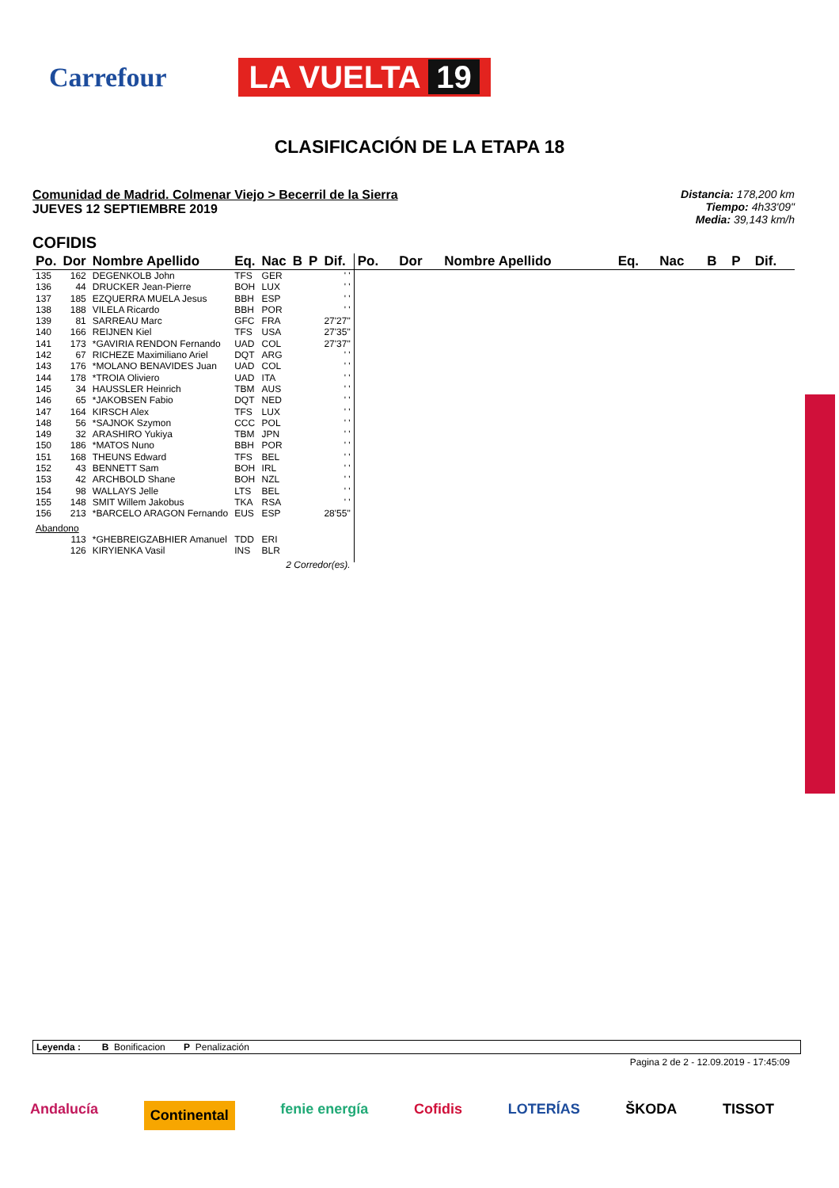Carrefour
LA VUELTA 19
CLASIFICACIÓN DE LA ETAPA 18
Comunidad de Madrid. Colmenar Viejo > Becerril de la Sierra
JUEVES 12 SEPTIEMBRE 2019
Distancia: 178,200 km
Tiempo: 4h33'09"
Media: 39,143 km/h
COFIDIS
| Po. | Dor | Nombre Apellido | Eq. | Nac | B | P | Dif. |
| --- | --- | --- | --- | --- | --- | --- | --- |
| 135 | 162 | DEGENKOLB John | TFS | GER | | | ' ' |
| 136 | 44 | DRUCKER Jean-Pierre | BOH | LUX | | | ' ' |
| 137 | 185 | EZQUERRA MUELA Jesus | BBH | ESP | | | ' ' |
| 138 | 188 | VILELA Ricardo | BBH | POR | | | ' ' |
| 139 | 81 | SARREAU Marc | GFC | FRA | | | 27'27" |
| 140 | 166 | REIJNEN Kiel | TFS | USA | | | 27'35" |
| 141 | 173 | *GAVIRIA RENDON Fernando | UAD | COL | | | 27'37" |
| 142 | 67 | RICHEZE Maximiliano Ariel | DQT | ARG | | | ' ' |
| 143 | 176 | *MOLANO BENAVIDES Juan | UAD | COL | | | ' ' |
| 144 | 178 | *TROIA Oliviero | UAD | ITA | | | ' ' |
| 145 | 34 | HAUSSLER Heinrich | TBM | AUS | | | ' ' |
| 146 | 65 | *JAKOBSEN Fabio | DQT | NED | | | ' ' |
| 147 | 164 | KIRSCH Alex | TFS | LUX | | | ' ' |
| 148 | 56 | *SAJNOK Szymon | CCC | POL | | | ' ' |
| 149 | 32 | ARASHIRO Yukiya | TBM | JPN | | | ' ' |
| 150 | 186 | *MATOS Nuno | BBH | POR | | | ' ' |
| 151 | 168 | THEUNS Edward | TFS | BEL | | | ' ' |
| 152 | 43 | BENNETT Sam | BOH | IRL | | | ' ' |
| 153 | 42 | ARCHBOLD Shane | BOH | NZL | | | ' ' |
| 154 | 98 | WALLAYS Jelle | LTS | BEL | | | ' ' |
| 155 | 148 | SMIT Willem Jakobus | TKA | RSA | | | ' ' |
| 156 | 213 | *BARCELO ARAGON Fernando | EUS | ESP | | | 28'55" |
| Abandono | | | | | | | |
| | 113 | *GHEBREIGZABHIER Amanuel | TDD | ERI | | | |
| | 126 | KIRYIENKA Vasil | INS | BLR | | | |
| 2 Corredor(es). | | | | | | | |
| Po. | Dor | Nombre Apellido | Eq. | Nac | B | P | Dif. |
| --- | --- | --- | --- | --- | --- | --- | --- |
Leyenda : B Bonificacion P Penalización
Pagina 2 de 2 - 12.09.2019 - 17:45:09
Andalucía Continental fenie energía Cofidis LOTERÍAS ŠKODA TISSOT